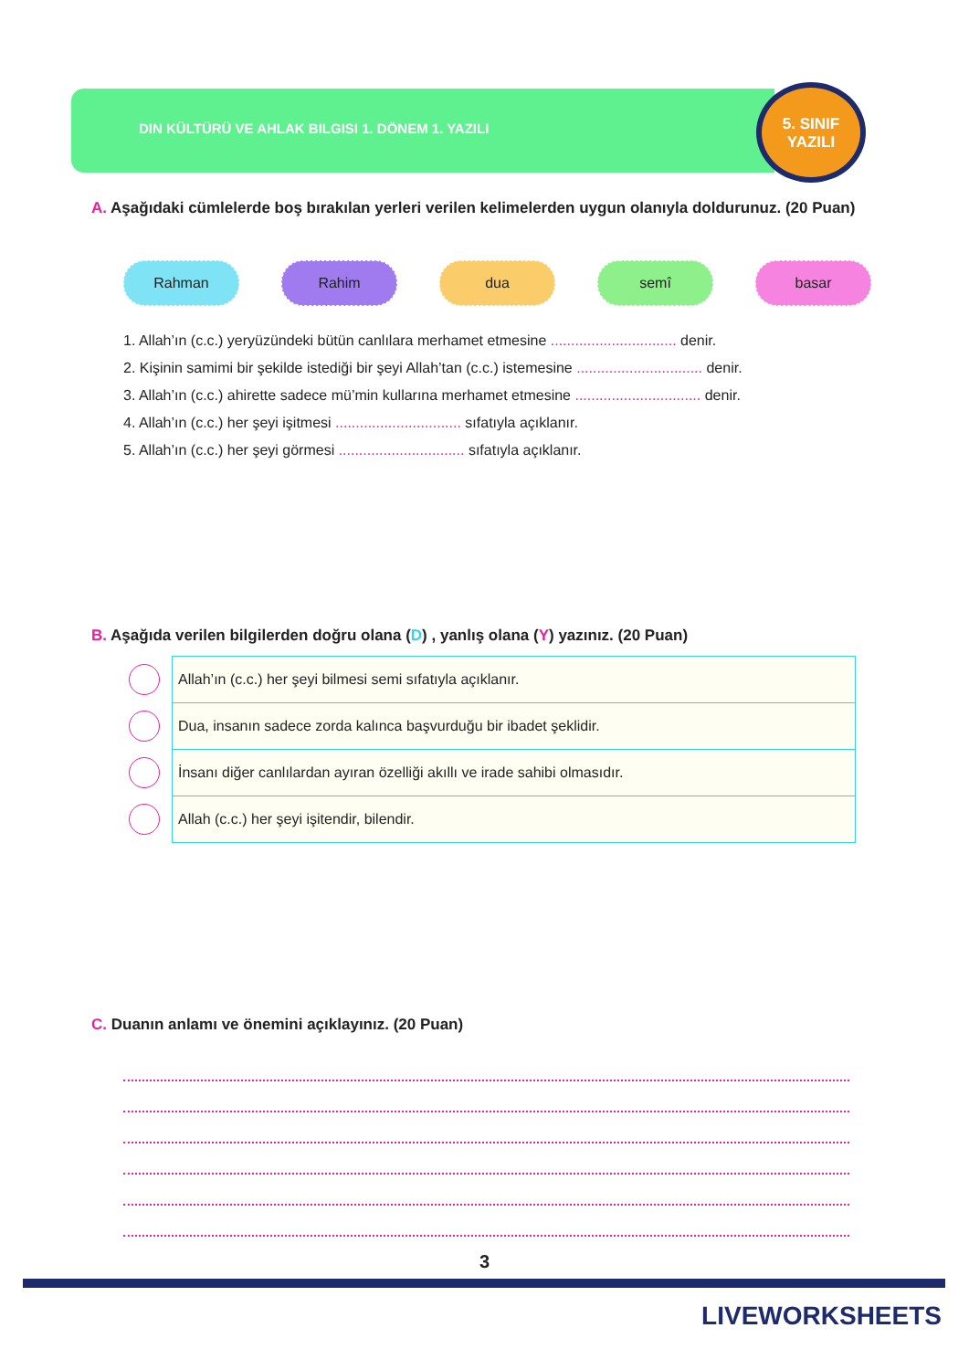DIN KÜLTÜRÜ VE AHLAK BILGISI 1. DÖNEM 1. YAZILI
5. SINIF
YAZILI
A. Aşağıdaki cümlelerde boş bırakılan yerleri verilen kelimelerden uygun olanıyla doldurunuz. (20 Puan)
Rahman Rahim dua semî basar
1. Allah’ın (c.c.) yeryüzündeki bütün canlılara merhamet etmesine ............................... denir.
2. Kişinin samimi bir şekilde istediği bir şeyi Allah’tan (c.c.) istemesine ............................... denir.
3. Allah’ın (c.c.) ahirette sadece mü’min kullarına merhamet etmesine ............................... denir.
4. Allah’ın (c.c.) her şeyi işitmesi ............................... sıfatıyla açıklanır.
5. Allah’ın (c.c.) her şeyi görmesi ............................... sıfatıyla açıklanır.
B. Aşağıda verilen bilgilerden doğru olana (D) , yanlış olana (Y) yazınız. (20 Puan)
| | Allah’ın (c.c.) her şeyi bilmesi semi sıfatıyla açıklanır. |
| | Dua, insanın sadece zorda kalınca başvurduğu bir ibadet şeklidir. |
| | İnsanı diğer canlılardan ayıran özelliği akıllı ve irade sahibi olmasıdır. |
| | Allah (c.c.) her şeyi işitendir, bilendir. |
C. Duanın anlamı ve önemini açıklayınız. (20 Puan)
3
LIVEWORKSHEETS